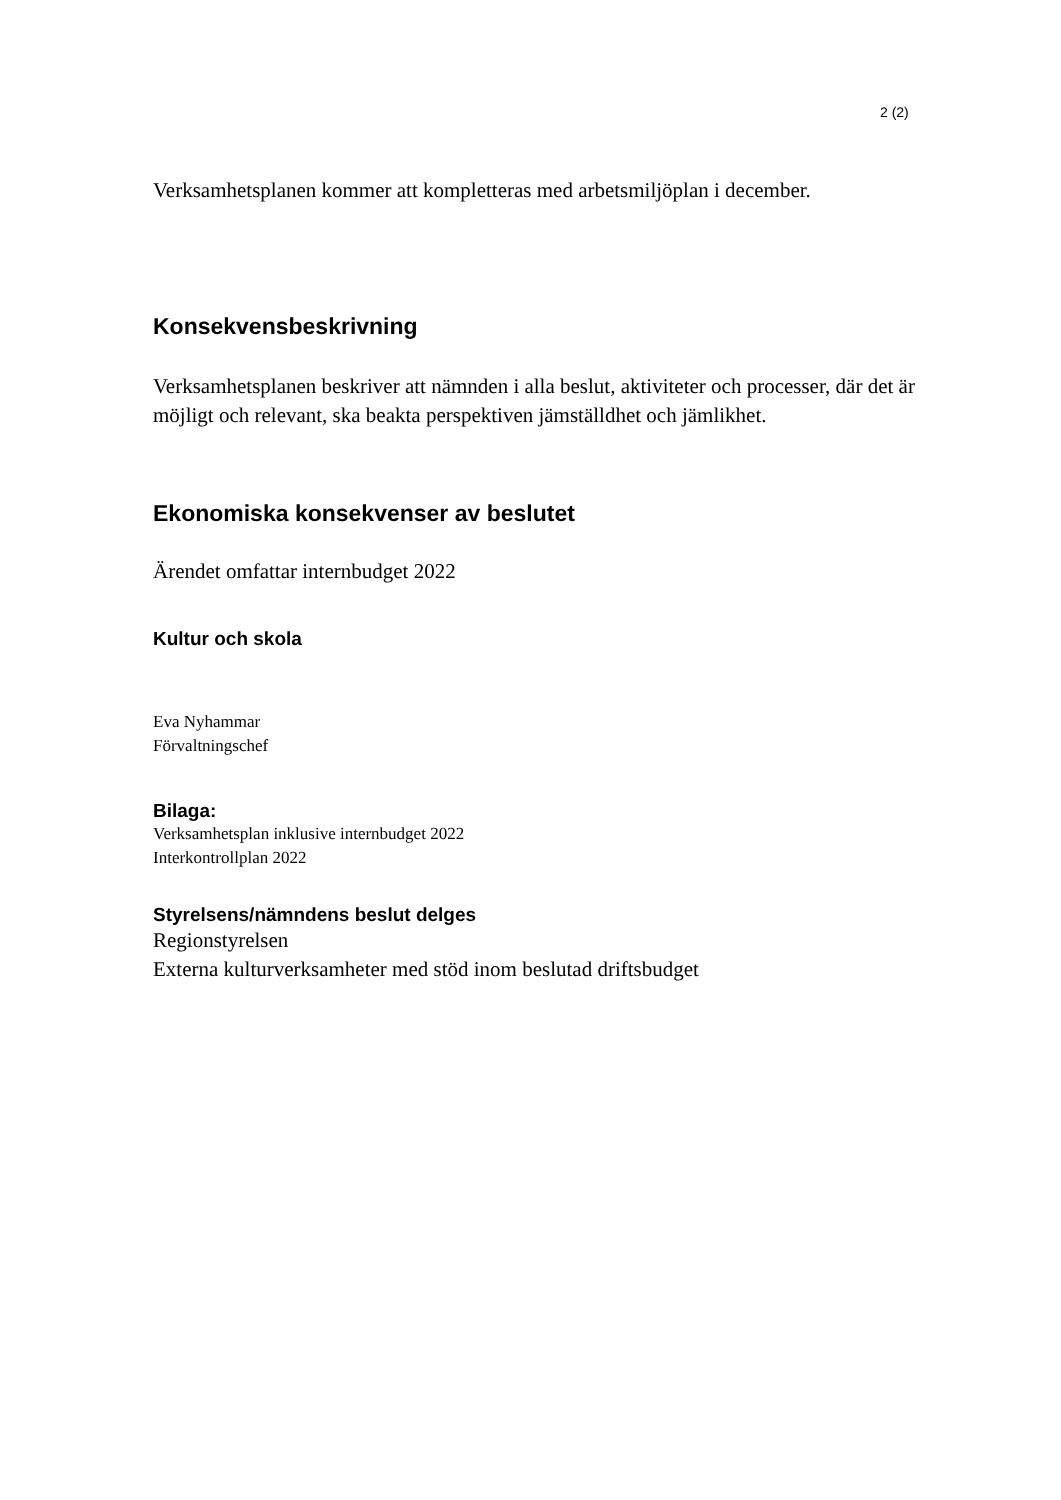2 (2)
Verksamhetsplanen kommer att kompletteras med arbetsmiljöplan i december.
Konsekvensbeskrivning
Verksamhetsplanen beskriver att nämnden i alla beslut, aktiviteter och processer, där det är möjligt och relevant, ska beakta perspektiven jämställdhet och jämlikhet.
Ekonomiska konsekvenser av beslutet
Ärendet omfattar internbudget 2022
Kultur och skola
Eva Nyhammar
Förvaltningschef
Bilaga:
Verksamhetsplan inklusive internbudget 2022
Interkontrollplan 2022
Styrelsens/nämndens beslut delges
Regionstyrelsen
Externa kulturverksamheter med stöd inom beslutad driftsbudget